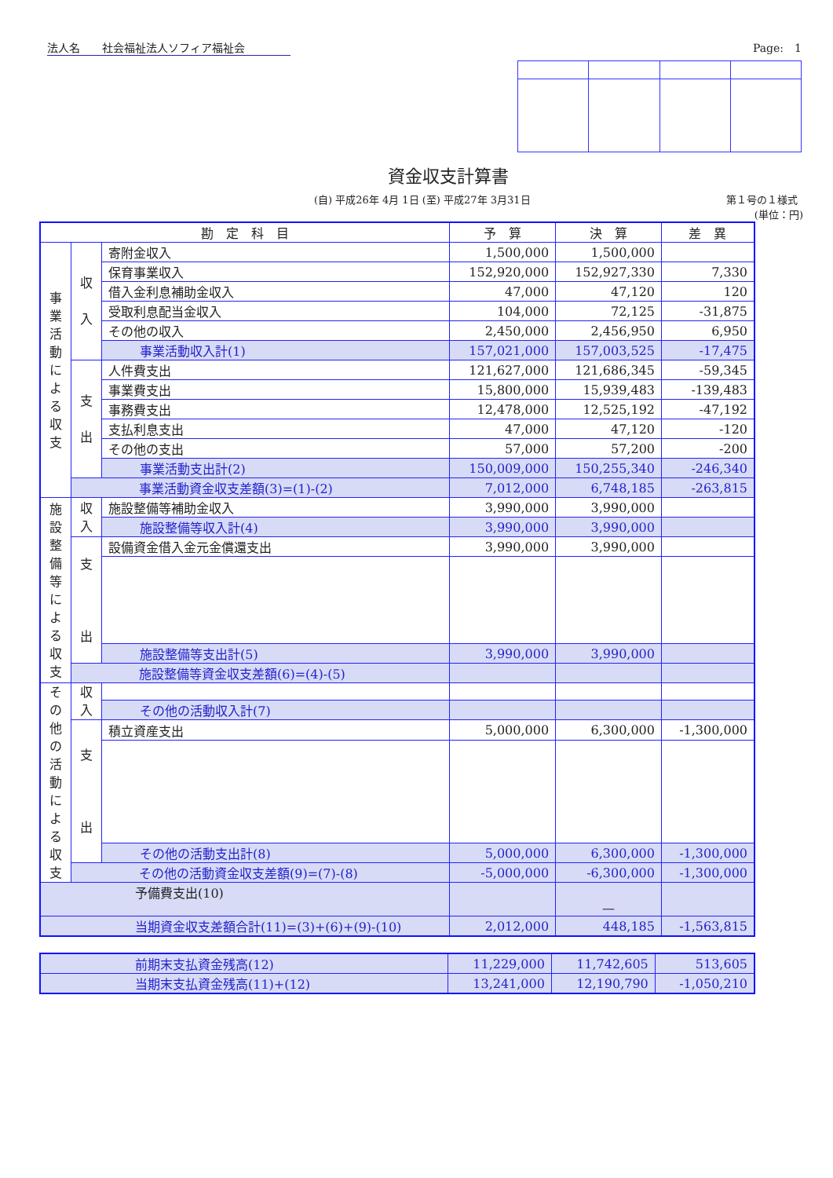法人名　　社会福祉法人ソフィア福祉会 Page:　1
資金収支計算書
(自) 平成26年 4月 1日 (至) 平成27年 3月31日 第１号の１様式
(単位：円)
| 勘 定 科 目 | | | 予 算 | 決 算 | 差 異 |
| --- | --- | --- | --- | --- | --- |
| 事 業 活 動 に よ る 収 支 | 収 入 | 寄附金収入 | 1,500,000 | 1,500,000 | |
| | | 保育事業収入 | 152,920,000 | 152,927,330 | 7,330 |
| | | 借入金利息補助金収入 | 47,000 | 47,120 | 120 |
| | | 受取利息配当金収入 | 104,000 | 72,125 | -31,875 |
| | | その他の収入 | 2,450,000 | 2,456,950 | 6,950 |
| | | 事業活動収入計(1) | 157,021,000 | 157,003,525 | -17,475 |
| | 支 出 | 人件費支出 | 121,627,000 | 121,686,345 | -59,345 |
| | | 事業費支出 | 15,800,000 | 15,939,483 | -139,483 |
| | | 事務費支出 | 12,478,000 | 12,525,192 | -47,192 |
| | | 支払利息支出 | 47,000 | 47,120 | -120 |
| | | その他の支出 | 57,000 | 57,200 | -200 |
| | | 事業活動支出計(2) | 150,009,000 | 150,255,340 | -246,340 |
| | 事業活動資金収支差額(3)=(1)-(2) | | 7,012,000 | 6,748,185 | -263,815 |
| 施 設 整 備 等 に よ る 収 支 | 収 入 | 施設整備等補助金収入 | 3,990,000 | 3,990,000 | |
| | | 施設整備等収入計(4) | 3,990,000 | 3,990,000 | |
| | 支 出 | 設備資金借入金元金償還支出 | 3,990,000 | 3,990,000 | |
| | | 施設整備等支出計(5) | 3,990,000 | 3,990,000 | |
| | 施設整備等資金収支差額(6)=(4)-(5) | | | | |
| そ の 他 の 活 動 に よ る 収 支 | 収 入 | | | | |
| | | その他の活動収入計(7) | | | |
| | 支 出 | 積立資産支出 | 5,000,000 | 6,300,000 | -1,300,000 |
| | | その他の活動支出計(8) | 5,000,000 | 6,300,000 | -1,300,000 |
| | その他の活動資金収支差額(9)=(7)-(8) | | -5,000,000 | -6,300,000 | -1,300,000 |
| 予備費支出(10) | | | | — | |
| 当期資金収支差額合計(11)=(3)+(6)+(9)-(10) | | | 2,012,000 | 448,185 | -1,563,815 |
| 前期末支払資金残高(12) | 11,229,000 | 11,742,605 | 513,605 |
| 当期末支払資金残高(11)+(12) | 13,241,000 | 12,190,790 | -1,050,210 |